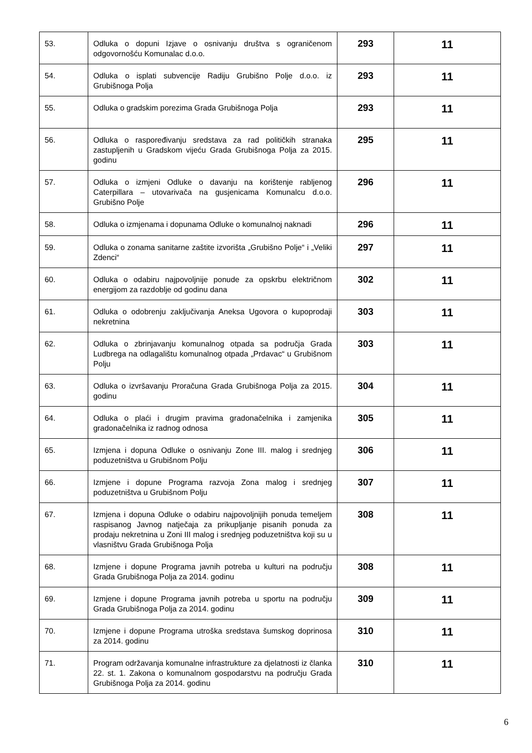| 53. | Odluka o dopuni Izjave o osnivanju društva s ograničenom odgovornošću Komunalac d.o.o. | 293 | 11 |
| 54. | Odluka o isplati subvencije Radiju Grubišno Polje d.o.o. iz Grubišnoga Polja | 293 | 11 |
| 55. | Odluka o gradskim porezima Grada Grubišnoga Polja | 293 | 11 |
| 56. | Odluka o raspoređivanju sredstava za rad političkih stranaka zastupljenih u Gradskom vijeću Grada Grubišnoga Polja za 2015. godinu | 295 | 11 |
| 57. | Odluka o izmjeni Odluke o davanju na korištenje rabljenog Caterpillara – utovarivača na gusjenicama Komunalcu d.o.o. Grubišno Polje | 296 | 11 |
| 58. | Odluka o izmjenama i dopunama Odluke o komunalnoj naknadi | 296 | 11 |
| 59. | Odluka o zonama sanitarne zaštite izvorišta „Grubišno Polje“ i „Veliki Zdenci“ | 297 | 11 |
| 60. | Odluka o odabiru najpovoljnije ponude za opskrbu električnom energijom za razdoblje od godinu dana | 302 | 11 |
| 61. | Odluka o odobrenju zaključivanja Aneksa Ugovora o kupoprodaji nekretnina | 303 | 11 |
| 62. | Odluka o zbrinjavanju komunalnog otpada sa područja Grada Ludbrega na odlagalištu komunalnog otpada „Prdavac“ u Grubišnom Polju | 303 | 11 |
| 63. | Odluka o izvršavanju Proračuna Grada Grubišnoga Polja za 2015. godinu | 304 | 11 |
| 64. | Odluka o plaći i drugim pravima gradonačelnika i zamjenika gradonačelnika iz radnog odnosa | 305 | 11 |
| 65. | Izmjena i dopuna Odluke o osnivanju Zone III. malog i srednjeg poduzetništva u Grubišnom Polju | 306 | 11 |
| 66. | Izmjene i dopune Programa razvoja Zona malog i srednjeg poduzetništva u Grubišnom Polju | 307 | 11 |
| 67. | Izmjena i dopuna Odluke o odabiru najpovoljnijih ponuda temeljem raspisanog Javnog natječaja za prikupljanje pisanih ponuda za prodaju nekretnina u Zoni III malog i srednjeg poduzetništva koji su u vlasništvu Grada Grubišnoga Polja | 308 | 11 |
| 68. | Izmjene i dopune Programa javnih potreba u kulturi na području Grada Grubišnoga Polja za 2014. godinu | 308 | 11 |
| 69. | Izmjene i dopune Programa javnih potreba u sportu na području Grada Grubišnoga Polja za 2014. godinu | 309 | 11 |
| 70. | Izmjene i dopune Programa utroška sredstava šumskog doprinosa za 2014. godinu | 310 | 11 |
| 71. | Program održavanja komunalne infrastrukture za djelatnosti iz članka 22. st. 1. Zakona o komunalnom gospodarstvu na području Grada Grubišnoga Polja za 2014. godinu | 310 | 11 |
6